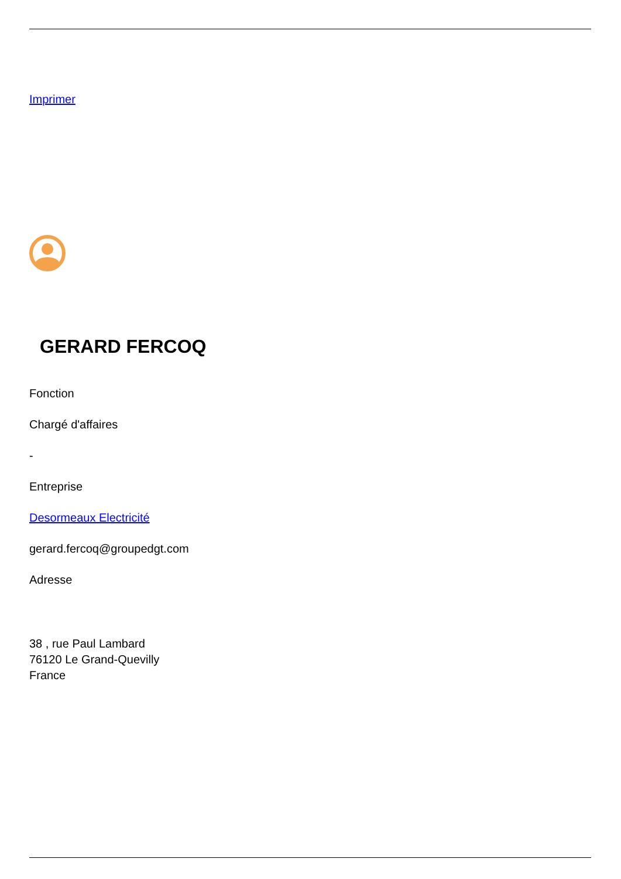Imprimer
GERARD FERCOQ
Fonction
Chargé d'affaires
-
Entreprise
Desormeaux Electricité
gerard.fercoq@groupedgt.com
Adresse
38 , rue Paul Lambard
76120 Le Grand-Quevilly
France